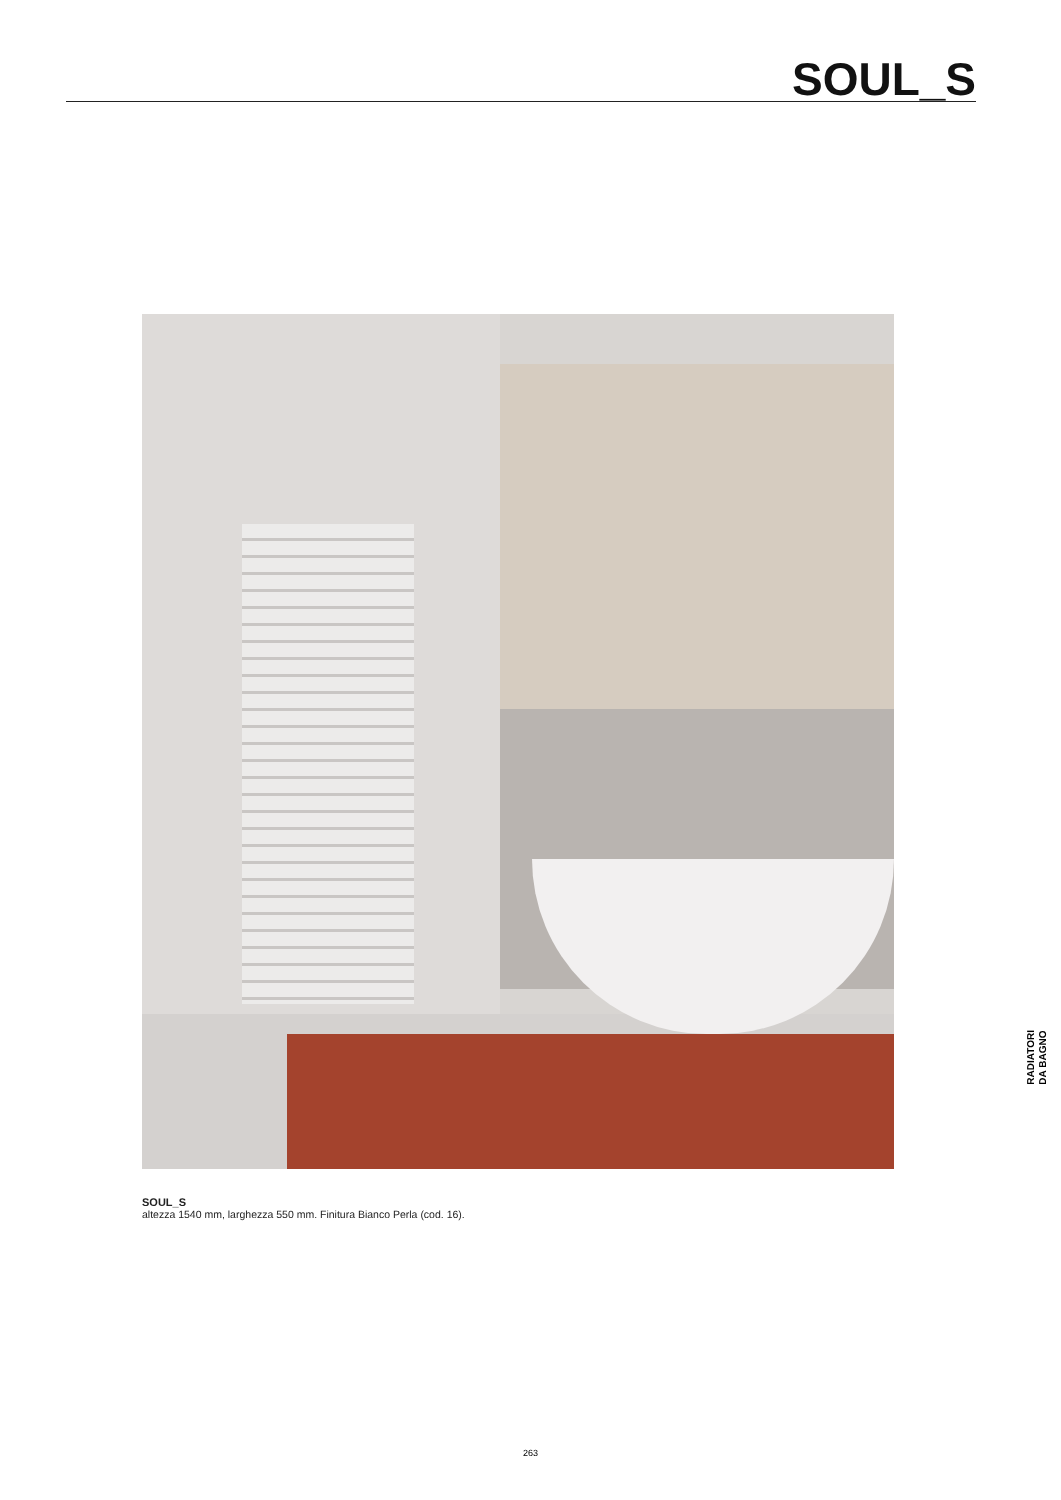SOUL_S
SOUL_S
altezza 1540 mm, larghezza 550 mm. Finitura Bianco Perla (cod. 16).
RADIATORI
DA BAGNO
263